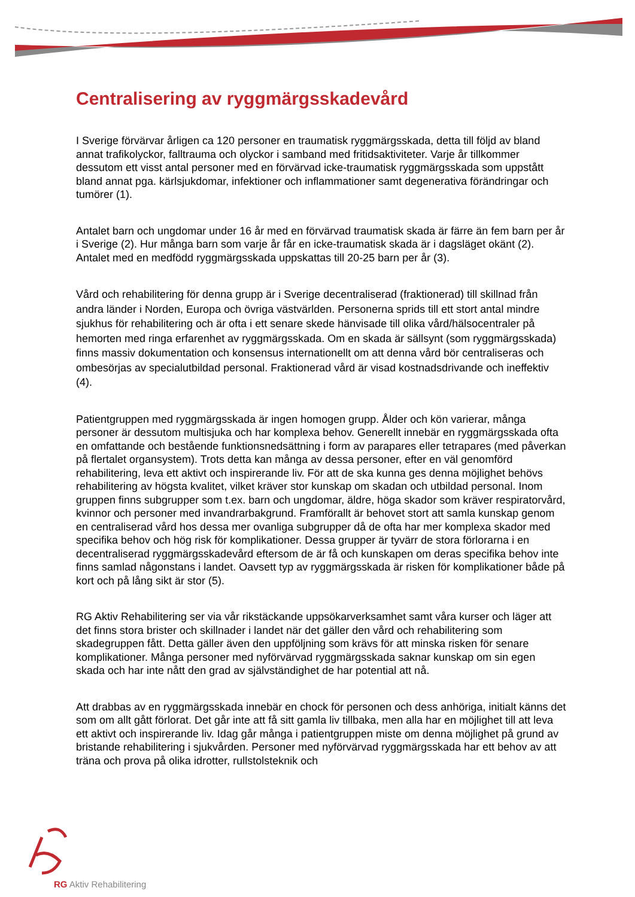Centralisering av ryggmärgsskadevård
I Sverige förvärvar årligen ca 120 personer en traumatisk ryggmärgsskada, detta till följd av bland annat trafikolyckor, falltrauma och olyckor i samband med fritidsaktiviteter. Varje år tillkommer dessutom ett visst antal personer med en förvärvad icke-traumatisk ryggmärgsskada som uppstått bland annat pga. kärlsjukdomar, infektioner och inflammationer samt degenerativa förändringar och tumörer (1).
Antalet barn och ungdomar under 16 år med en förvärvad traumatisk skada är färre än fem barn per år i Sverige (2). Hur många barn som varje år får en icke-traumatisk skada är i dagsläget okänt (2). Antalet med en medfödd ryggmärgsskada uppskattas till 20-25 barn per år (3).
Vård och rehabilitering för denna grupp är i Sverige decentraliserad (fraktionerad) till skillnad från andra länder i Norden, Europa och övriga västvärlden. Personerna sprids till ett stort antal mindre sjukhus för rehabilitering och är ofta i ett senare skede hänvisade till olika vård/hälsocentraler på hemorten med ringa erfarenhet av ryggmärgsskada. Om en skada är sällsynt (som ryggmärgsskada) finns massiv dokumentation och konsensus internationellt om att denna vård bör centraliseras och ombesörjas av specialutbildad personal. Fraktionerad vård är visad kostnadsdrivande och ineffektiv (4).
Patientgruppen med ryggmärgsskada är ingen homogen grupp. Ålder och kön varierar, många personer är dessutom multisjuka och har komplexa behov. Generellt innebär en ryggmärgsskada ofta en omfattande och bestående funktionsnedsättning i form av parapares eller tetrapares (med påverkan på flertalet organsystem). Trots detta kan många av dessa personer, efter en väl genomförd rehabilitering, leva ett aktivt och inspirerande liv. För att de ska kunna ges denna möjlighet behövs rehabilitering av högsta kvalitet, vilket kräver stor kunskap om skadan och utbildad personal. Inom gruppen finns subgrupper som t.ex. barn och ungdomar, äldre, höga skador som kräver respiratorvård, kvinnor och personer med invandrarbakgrund. Framförallt är behovet stort att samla kunskap genom en centraliserad vård hos dessa mer ovanliga subgrupper då de ofta har mer komplexa skador med specifika behov och hög risk för komplikationer. Dessa grupper är tyvärr de stora förlorarna i en decentraliserad ryggmärgsskadevård eftersom de är få och kunskapen om deras specifika behov inte finns samlad någonstans i landet. Oavsett typ av ryggmärgsskada är risken för komplikationer både på kort och på lång sikt är stor (5).
RG Aktiv Rehabilitering ser via vår rikstäckande uppsökarverksamhet samt våra kurser och läger att det finns stora brister och skillnader i landet när det gäller den vård och rehabilitering som skadegruppen fått. Detta gäller även den uppföljning som krävs för att minska risken för senare komplikationer. Många personer med nyförvärvad ryggmärgsskada saknar kunskap om sin egen skada och har inte nått den grad av självständighet de har potential att nå.
Att drabbas av en ryggmärgsskada innebär en chock för personen och dess anhöriga, initialt känns det som om allt gått förlorat. Det går inte att få sitt gamla liv tillbaka, men alla har en möjlighet till att leva ett aktivt och inspirerande liv. Idag går många i patientgruppen miste om denna möjlighet på grund av bristande rehabilitering i sjukvården. Personer med nyförvärvad ryggmärgsskada har ett behov av att träna och prova på olika idrotter, rullstolsteknik och
RG Aktiv Rehabilitering